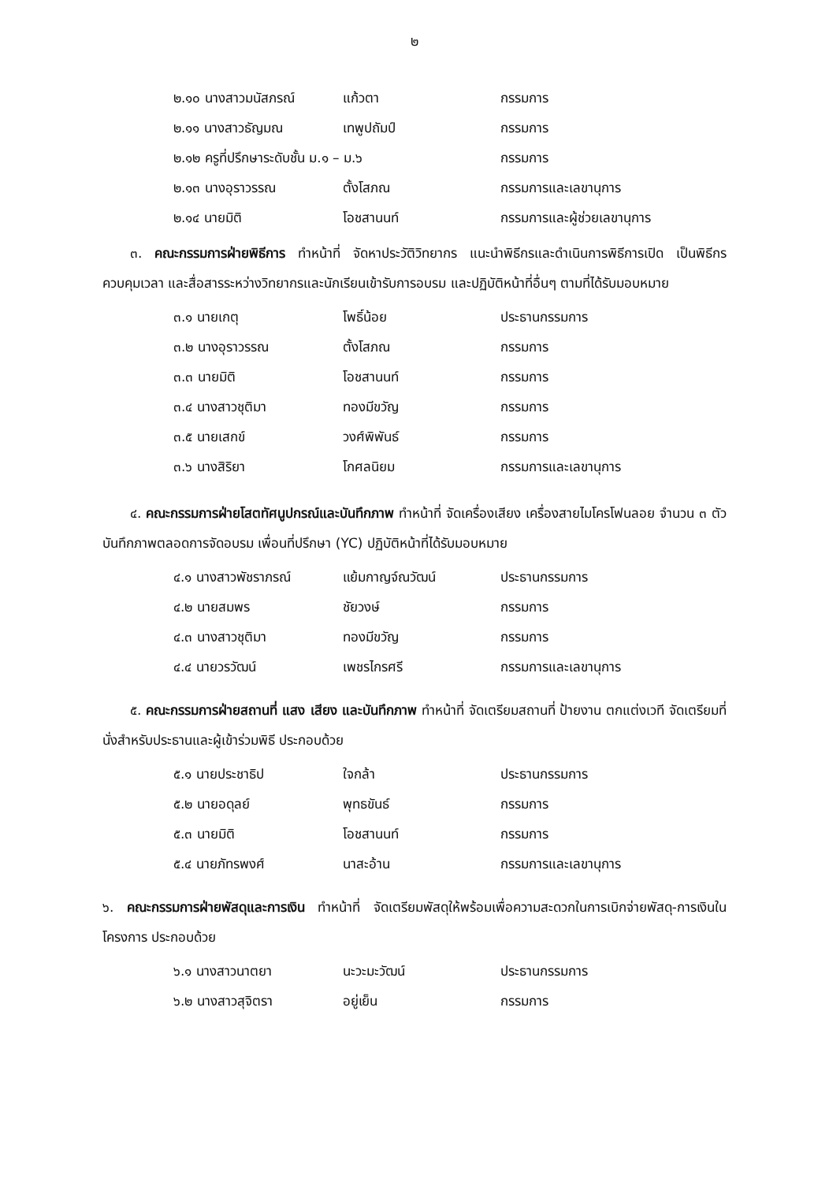๒
| ๒.๑๐ นางสาวมนัสภรณ์ | แก้วตา | กรรมการ |
| ๒.๑๑ นางสาวธัญมณ | เทพูปถัมป์ | กรรมการ |
| ๒.๑๒ ครูที่ปรึกษาระดับชั้น ม.๑ – ม.๖ | | กรรมการ |
| ๒.๑๓ นางอุราวรรณ | ตั้งโสภณ | กรรมการและเลขานุการ |
| ๒.๑๔ นายมิติ | โอชสานนท์ | กรรมการและผู้ช่วยเลขานุการ |
๓. คณะกรรมการฝ่ายพิธีการ ทำหน้าที่ จัดหาประวัติวิทยากร แนะนำพิธีกรและดำเนินการพิธีการเปิด เป็นพิธีกร ควบคุมเวลา และสื่อสารระหว่างวิทยากรและนักเรียนเข้ารับการอบรม และปฏิบัติหน้าที่อื่นๆ ตามที่ได้รับมอบหมาย
| ๓.๑ นายเกตุ | โพธิ์น้อย | ประธานกรรมการ |
| ๓.๒ นางอุราวรรณ | ตั้งโสภณ | กรรมการ |
| ๓.๓ นายมิติ | โอชสานนท์ | กรรมการ |
| ๓.๔ นางสาวชุติมา | ทองมีขวัญ | กรรมการ |
| ๓.๕ นายเสกข์ | วงศ์พิพันธ์ | กรรมการ |
| ๓.๖ นางสิริยา | โกศลนิยม | กรรมการและเลขานุการ |
๔. คณะกรรมการฝ่ายโสตทัศนูปกรณ์และบันทึกภาพ ทำหน้าที่ จัดเครื่องเสียง เครื่องสายไมโครโฟนลอย จำนวน ๓ ตัว บันทึกภาพตลอดการจัดอบรม เพื่อนที่ปรึกษา (YC) ปฏิบัติหน้าที่ได้รับมอบหมาย
| ๔.๑ นางสาวพัชราภรณ์ | แย้มกาญจ์ณวัฒน์ | ประธานกรรมการ |
| ๔.๒ นายสมพร | ชัยวงษ์ | กรรมการ |
| ๔.๓ นางสาวชุติมา | ทองมีขวัญ | กรรมการ |
| ๔.๔ นายวรวัฒน์ | เพชรไกรศรี | กรรมการและเลขานุการ |
๕. คณะกรรมการฝ่ายสถานที่ แสง เสียง และบันทึกภาพ ทำหน้าที่ จัดเตรียมสถานที่ ป้ายงาน ตกแต่งเวที จัดเตรียมที่นั่งสำหรับประธานและผู้เข้าร่วมพิธี ประกอบด้วย
| ๕.๑ นายประชาธิป | ใจกล้า | ประธานกรรมการ |
| ๕.๒ นายอดุลย์ | พุทธขันธ์ | กรรมการ |
| ๕.๓ นายมิติ | โอชสานนท์ | กรรมการ |
| ๕.๔ นายภัทรพงศ์ | นาสะอ้าน | กรรมการและเลขานุการ |
๖. คณะกรรมการฝ่ายพัสดุและการเงิน ทำหน้าที่ จัดเตรียมพัสดุให้พร้อมเพื่อความสะดวกในการเบิกจ่ายพัสดุ-การเงินในโครงการ ประกอบด้วย
| ๖.๑ นางสาวนาตยา | นะวะมะวัฒน์ | ประธานกรรมการ |
| ๖.๒ นางสาวสุจิตรา | อยู่เย็น | กรรมการ |